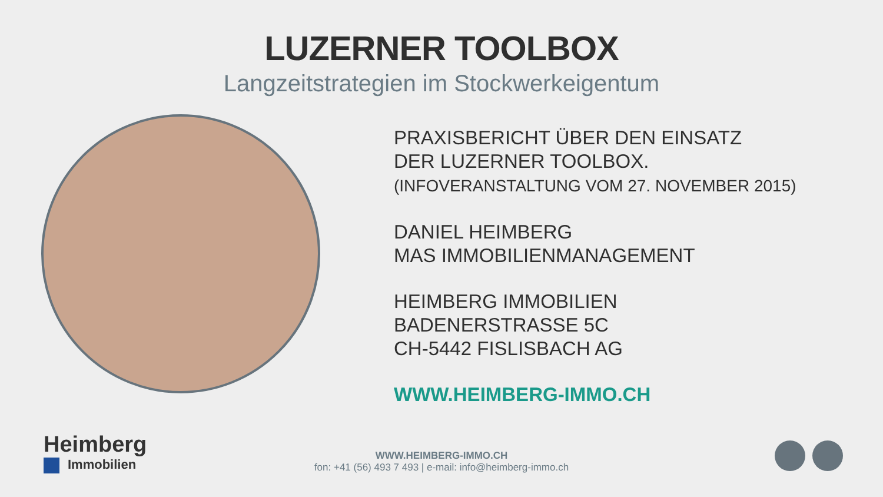LUZERNER TOOLBOX
Langzeitstrategien im Stockwerkeigentum
PRAXISBERICHT ÜBER DEN EINSATZ
DER LUZERNER TOOLBOX.
(INFOVERANSTALTUNG VOM 27. NOVEMBER 2015)
DANIEL HEIMBERG
MAS IMMOBILIENMANAGEMENT
HEIMBERG IMMOBILIEN
BADENERSTRASSE 5C
CH-5442 FISLISBACH AG
WWW.HEIMBERG-IMMO.CH
Heimberg
Immobilien
WWW.HEIMBERG-IMMO.CH
fon: +41 (56) 493 7 493 | e-mail: info@heimberg-immo.ch